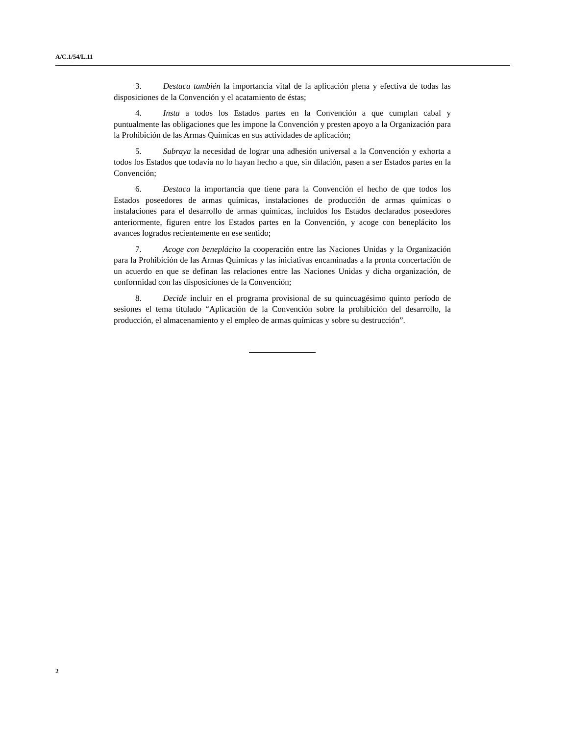A/C.1/54/L.11
3. Destaca también la importancia vital de la aplicación plena y efectiva de todas las disposiciones de la Convención y el acatamiento de éstas;
4. Insta a todos los Estados partes en la Convención a que cumplan cabal y puntualmente las obligaciones que les impone la Convención y presten apoyo a la Organización para la Prohibición de las Armas Químicas en sus actividades de aplicación;
5. Subraya la necesidad de lograr una adhesión universal a la Convención y exhorta a todos los Estados que todavía no lo hayan hecho a que, sin dilación, pasen a ser Estados partes en la Convención;
6. Destaca la importancia que tiene para la Convención el hecho de que todos los Estados poseedores de armas químicas, instalaciones de producción de armas químicas o instalaciones para el desarrollo de armas químicas, incluidos los Estados declarados poseedores anteriormente, figuren entre los Estados partes en la Convención, y acoge con beneplácito los avances logrados recientemente en ese sentido;
7. Acoge con beneplácito la cooperación entre las Naciones Unidas y la Organización para la Prohibición de las Armas Químicas y las iniciativas encaminadas a la pronta concertación de un acuerdo en que se definan las relaciones entre las Naciones Unidas y dicha organización, de conformidad con las disposiciones de la Convención;
8. Decide incluir en el programa provisional de su quincuagésimo quinto período de sesiones el tema titulado “Aplicación de la Convención sobre la prohibición del desarrollo, la producción, el almacenamiento y el empleo de armas químicas y sobre su destrucción”.
2